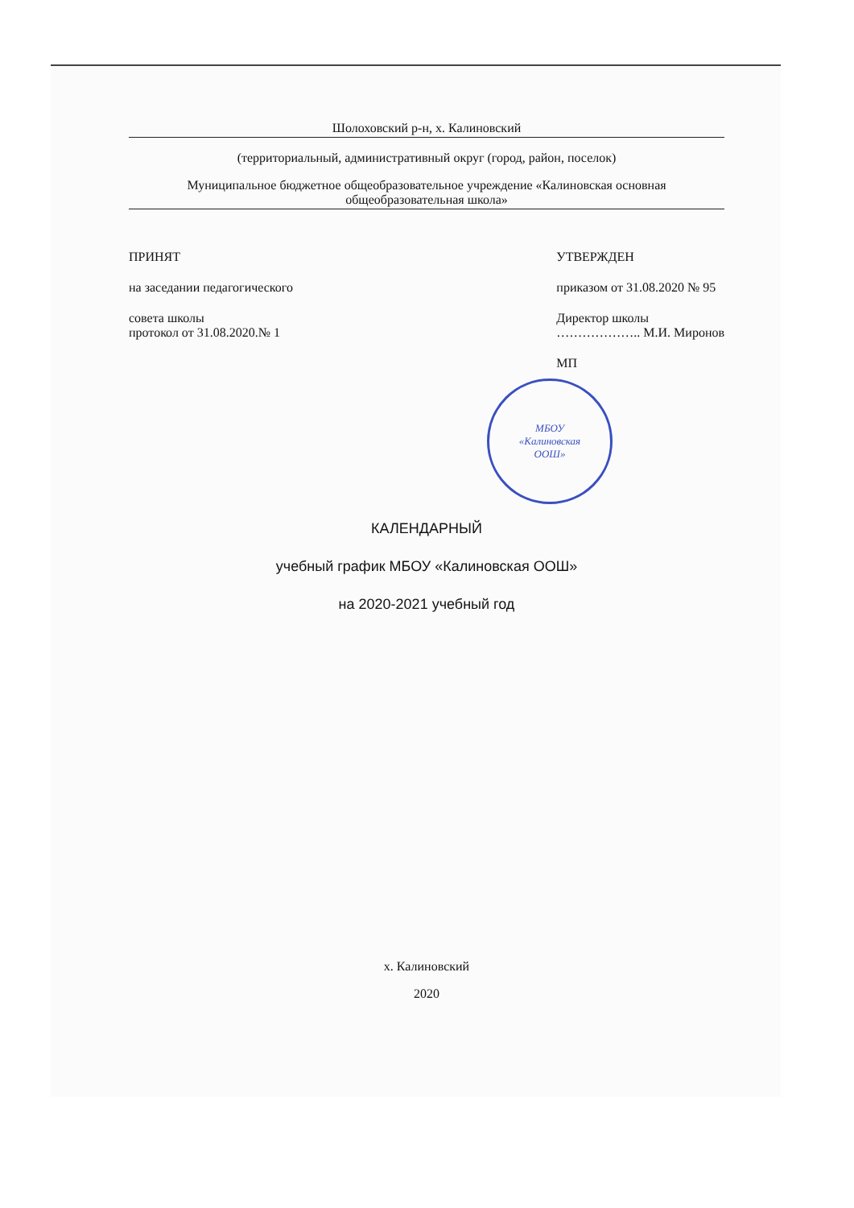Шолоховский р-н, х. Калиновский
(территориальный, административный округ (город, район, поселок)
Муниципальное бюджетное общеобразовательное учреждение «Калиновская основная общеобразовательная школа»
ПРИНЯТ
на заседании педагогического
совета школы
протокол от 31.08.2020.№ 1
УТВЕРЖДЕН
приказом от 31.08.2020 № 95
Директор школы
……………….. М.И. Миронов
МП
МБОУ
«Калиновская
ООШ»
КАЛЕНДАРНЫЙ
учебный график МБОУ «Калиновская ООШ»
на 2020-2021 учебный год
х. Калиновский
2020